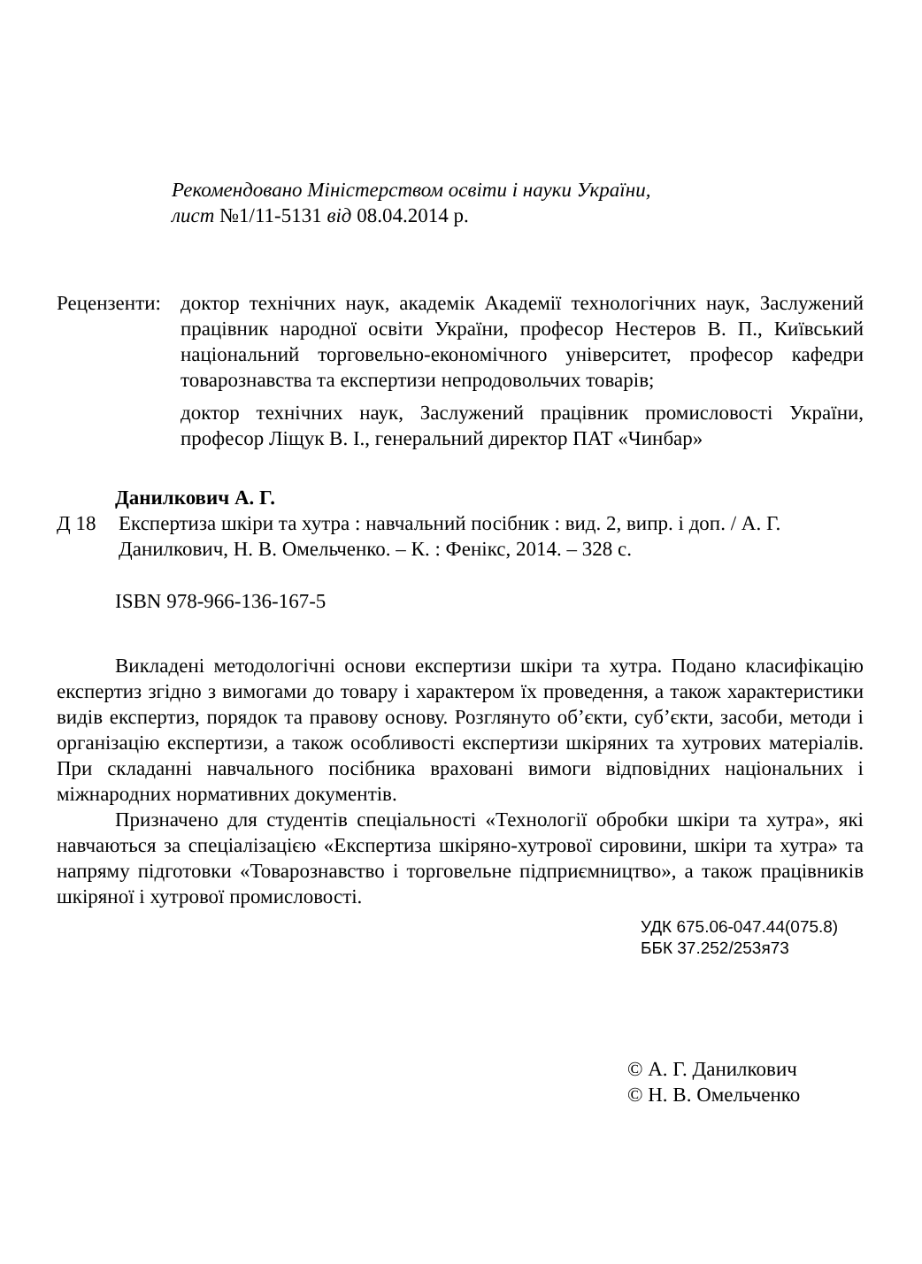Рекомендовано Міністерством освіти і науки України,
лист №1/11-5131 від 08.04.2014 р.
Рецензенти:
доктор технічних наук, академік Академії технологічних наук, Заслужений працівник народної освіти України, професор Нестеров В. П., Київський національний торговельно-економічного університет, професор кафедри товарознавства та експертизи непродовольчих товарів;
доктор технічних наук, Заслужений працівник промисловості України, професор Ліщук В. І., генеральний директор ПАТ «Чинбар»
Данилкович А. Г.
Д 18 Експертиза шкіри та хутра : навчальний посібник : вид. 2, випр. і доп. / А. Г. Данилкович, Н. В. Омельченко. – К. : Фенікс, 2014. – 328 с.
ISBN 978-966-136-167-5
Викладені методологічні основи експертизи шкіри та хутра. Подано класифікацію експертиз згідно з вимогами до товару і характером їх проведення, а також характеристики видів експертиз, порядок та правову основу. Розглянуто об’єкти, суб’єкти, засоби, методи і організацію експертизи, а також особливості експертизи шкіряних та хутрових матеріалів. При складанні навчального посібника враховані вимоги відповідних національних і міжнародних нормативних документів.
Призначено для студентів спеціальності «Технології обробки шкіри та хутра», які навчаються за спеціалізацією «Експертиза шкіряно-хутрової сировини, шкіри та хутра» та напряму підготовки «Товарознавство і торговельне підприємництво», а також працівників шкіряної і хутрової промисловості.
УДК 675.06-047.44(075.8)
ББК 37.252/253я73
© А. Г. Данилкович
© Н. В. Омельченко